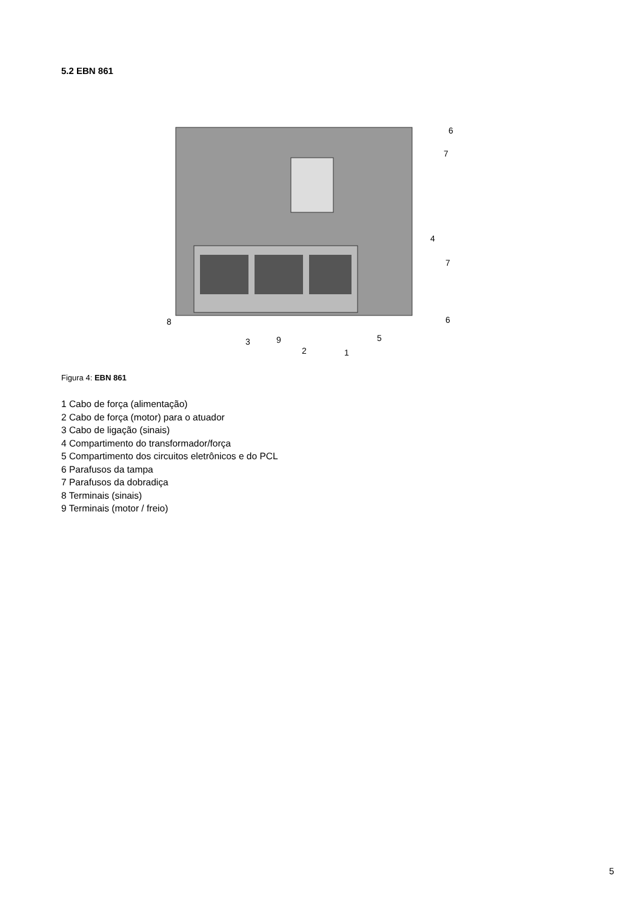5.2 EBN 861
6
7
4
7
6
5
8
3
9
2
1
Figura 4: EBN 861
1 Cabo de força (alimentação)
2 Cabo de força (motor) para o atuador
3 Cabo de ligação (sinais)
4 Compartimento do transformador/força
5 Compartimento dos circuitos eletrônicos e do PCL
6 Parafusos da tampa
7 Parafusos da dobradiça
8 Terminais (sinais)
9 Terminais (motor / freio)
5